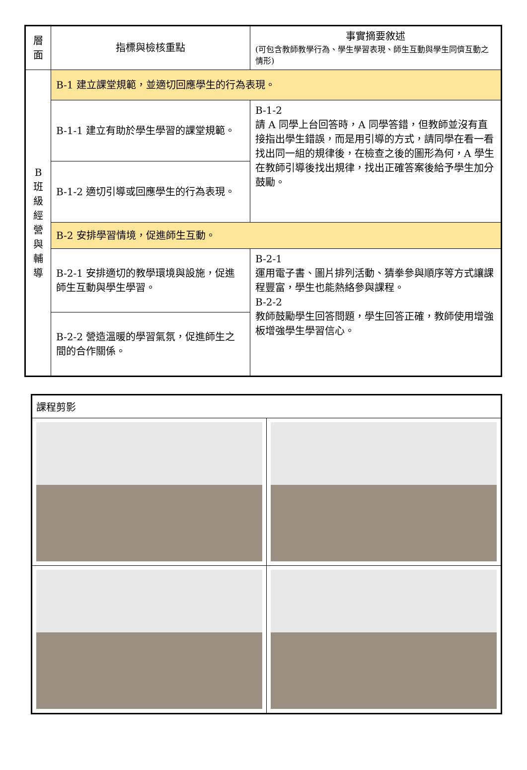| 層 面 | 指標與檢核重點 | 事實摘要敘述 (可包含教師教學行為、學生學習表現、師生互動與學生同儕互動之情形) |
| B 班 級 經 營 與 輔 導 | B-1 建立課堂規範，並適切回應學生的行為表現。 | |
| | B-1-1 建立有助於學生學習的課堂規範。 | B-1-2 請 A 同學上台回答時，A 同學答錯，但教師並沒有直接指出學生錯誤，而是用引導的方式，請同學在看一看找出同一組的規律後，在檢查之後的圖形為何，A 學生在教師引導後找出規律，找出正確答案後給予學生加分鼓勵。 |
| | B-1-2 適切引導或回應學生的行為表現。 | |
| | B-2 安排學習情境，促進師生互動。 | |
| | B-2-1 安排適切的教學環境與設施，促進師生互動與學生學習。 | B-2-1 運用電子書、圖片排列活動、猜拳參與順序等方式讓課程豐富，學生也能熱絡參與課程。 B-2-2 教師鼓勵學生回答問題，學生回答正確，教師使用增強板增強學生學習信心。 |
| | B-2-2 營造溫暖的學習氣氛，促進師生之間的合作關係。 | |
| 課程剪影 | |